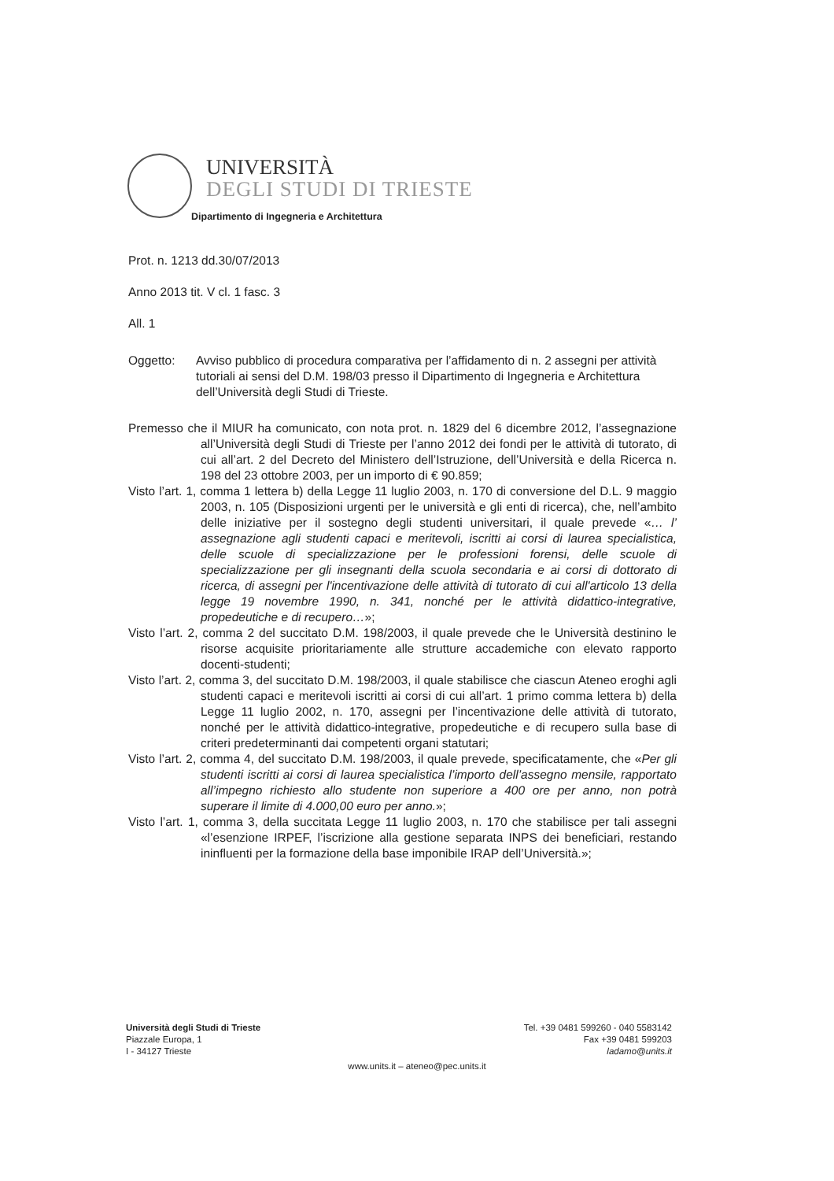UNIVERSITÀ
DEGLI STUDI DI TRIESTE
Dipartimento di Ingegneria e Architettura
Prot. n. 1213 dd.30/07/2013
Anno 2013 tit. V cl. 1 fasc. 3
All. 1
Oggetto: Avviso pubblico di procedura comparativa per l’affidamento di n. 2 assegni per attività tutoriali ai sensi del D.M. 198/03 presso il Dipartimento di Ingegneria e Architettura dell’Università degli Studi di Trieste.
Premesso che il MIUR ha comunicato, con nota prot. n. 1829 del 6 dicembre 2012, l’assegnazione all’Università degli Studi di Trieste per l’anno 2012 dei fondi per le attività di tutorato, di cui all’art. 2 del Decreto del Ministero dell’Istruzione, dell’Università e della Ricerca n. 198 del 23 ottobre 2003, per un importo di € 90.859;
Visto l’art. 1, comma 1 lettera b) della Legge 11 luglio 2003, n. 170 di conversione del D.L. 9 maggio 2003, n. 105 (Disposizioni urgenti per le università e gli enti di ricerca), che, nell’ambito delle iniziative per il sostegno degli studenti universitari, il quale prevede «… l’ assegnazione agli studenti capaci e meritevoli, iscritti ai corsi di laurea specialistica, delle scuole di specializzazione per le professioni forensi, delle scuole di specializzazione per gli insegnanti della scuola secondaria e ai corsi di dottorato di ricerca, di assegni per l'incentivazione delle attività di tutorato di cui all'articolo 13 della legge 19 novembre 1990, n. 341, nonché per le attività didattico-integrative, propedeutiche e di recupero…»;
Visto l’art. 2, comma 2 del succitato D.M. 198/2003, il quale prevede che le Università destinino le risorse acquisite prioritariamente alle strutture accademiche con elevato rapporto docenti-studenti;
Visto l’art. 2, comma 3, del succitato D.M. 198/2003, il quale stabilisce che ciascun Ateneo eroghi agli studenti capaci e meritevoli iscritti ai corsi di cui all’art. 1 primo comma lettera b) della Legge 11 luglio 2002, n. 170, assegni per l’incentivazione delle attività di tutorato, nonché per le attività didattico-integrative, propedeutiche e di recupero sulla base di criteri predeterminanti dai competenti organi statutari;
Visto l’art. 2, comma 4, del succitato D.M. 198/2003, il quale prevede, specificatamente, che «Per gli studenti iscritti ai corsi di laurea specialistica l’importo dell’assegno mensile, rapportato all’impegno richiesto allo studente non superiore a 400 ore per anno, non potrà superare il limite di 4.000,00 euro per anno.»;
Visto l’art. 1, comma 3, della succitata Legge 11 luglio 2003, n. 170 che stabilisce per tali assegni «l’esenzione IRPEF, l’iscrizione alla gestione separata INPS dei beneficiari, restando ininfluenti per la formazione della base imponibile IRAP dell’Università.»;
Università degli Studi di Trieste
Piazzale Europa, 1
I - 34127 Trieste
Tel. +39 0481 599260 - 040 5583142
Fax +39 0481 599203
ladamo@units.it
www.units.it – ateneo@pec.units.it